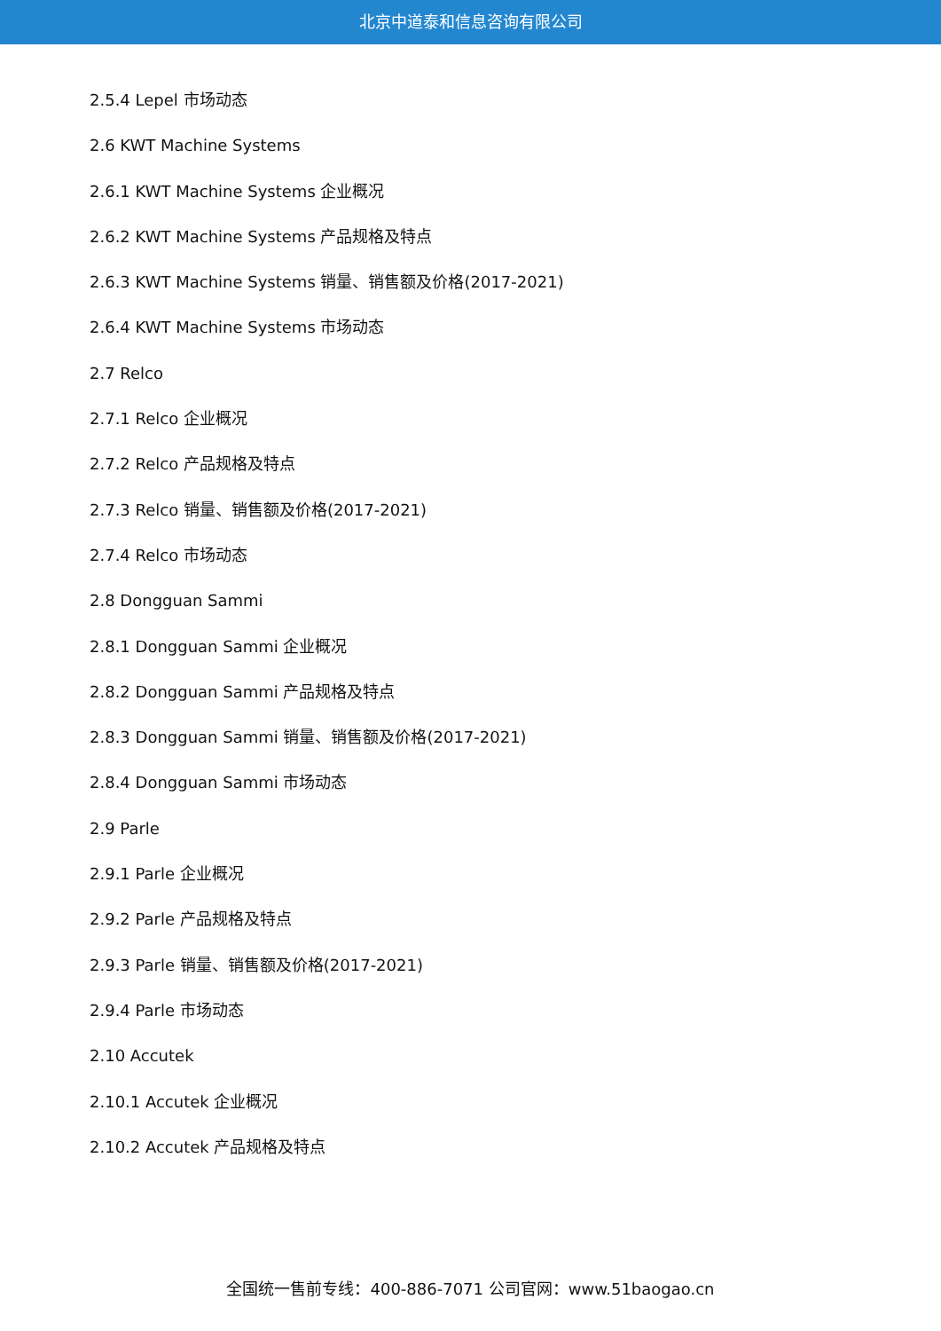北京中道泰和信息咨询有限公司
2.5.4 Lepel 市场动态
2.6 KWT Machine Systems
2.6.1 KWT Machine Systems 企业概况
2.6.2 KWT Machine Systems 产品规格及特点
2.6.3 KWT Machine Systems 销量、销售额及价格(2017-2021)
2.6.4 KWT Machine Systems 市场动态
2.7 Relco
2.7.1 Relco 企业概况
2.7.2 Relco 产品规格及特点
2.7.3 Relco 销量、销售额及价格(2017-2021)
2.7.4 Relco 市场动态
2.8 Dongguan Sammi
2.8.1 Dongguan Sammi 企业概况
2.8.2 Dongguan Sammi 产品规格及特点
2.8.3 Dongguan Sammi 销量、销售额及价格(2017-2021)
2.8.4 Dongguan Sammi 市场动态
2.9 Parle
2.9.1 Parle 企业概况
2.9.2 Parle 产品规格及特点
2.9.3 Parle 销量、销售额及价格(2017-2021)
2.9.4 Parle 市场动态
2.10 Accutek
2.10.1 Accutek 企业概况
2.10.2 Accutek 产品规格及特点
全国统一售前专线：400-886-7071 公司官网：www.51baogao.cn